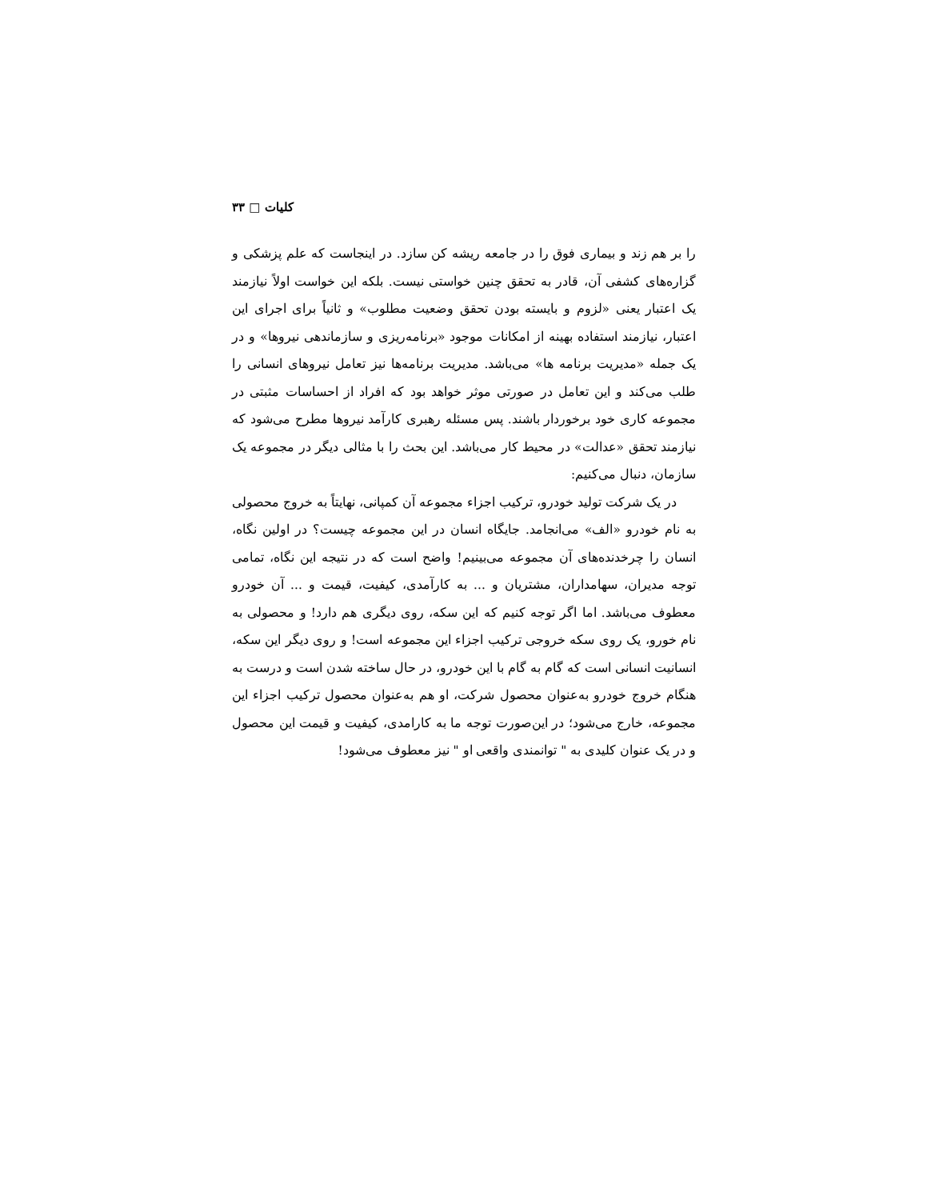کلیات □ ۳۳
را بر هم زند و بیماری فوق را در جامعه ریشه کن سازد. در اینجاست که علم پزشکی و گزاره‌های کشفی آن، قادر به تحقق چنین خواستی نیست. بلکه این خواست اولاً نیازمند یک اعتبار یعنی «لزوم و بایسته بودن تحقق وضعیت مطلوب» و ثانیاً برای اجرای این اعتبار، نیازمند استفاده بهینه از امکانات موجود «برنامه‌ریزی و سازماندهی نیروها» و در یک جمله «مدیریت برنامه ها» می‌باشد. مدیریت برنامه‌ها نیز تعامل نیروهای انسانی را طلب می‌کند و این تعامل در صورتی موثر خواهد بود که افراد از احساسات مثبتی در مجموعه کاری خود برخوردار باشند. پس مسئله رهبری کارآمد نیروها مطرح می‌شود که نیازمند تحقق «عدالت» در محیط کار می‌باشد. این بحث را با مثالی دیگر در مجموعه یک سازمان، دنبال می‌کنیم:
در یک شرکت تولید خودرو، ترکیب اجزاء مجموعه آن کمپانی، نهایتاً به خروج محصولی به نام خودرو «الف» می‌انجامد. جایگاه انسان در این مجموعه چیست؟ در اولین نگاه، انسان را چرخدنده‌های آن مجموعه می‌بینیم! واضح است که در نتیجه این نگاه، تمامی توجه مدیران، سهامداران، مشتریان و ... به کارآمدی، کیفیت، قیمت و ... آن خودرو معطوف می‌باشد. اما اگر توجه کنیم که این سکه، روی دیگری هم دارد! و محصولی به نام خورو، یک روی سکه خروجی ترکیب اجزاء این مجموعه است! و روی دیگر این سکه، انسانیت انسانی است که گام به گام با این خودرو، در حال ساخته شدن است و درست به هنگام خروج خودرو به‌عنوان محصول شرکت، او هم به‌عنوان محصول ترکیب اجزاء این مجموعه، خارج می‌شود؛ در این‌صورت توجه ما به کارامدی، کیفیت و قیمت این محصول و در یک عنوان کلیدی به " توانمندی واقعی او " نیز معطوف می‌شود!